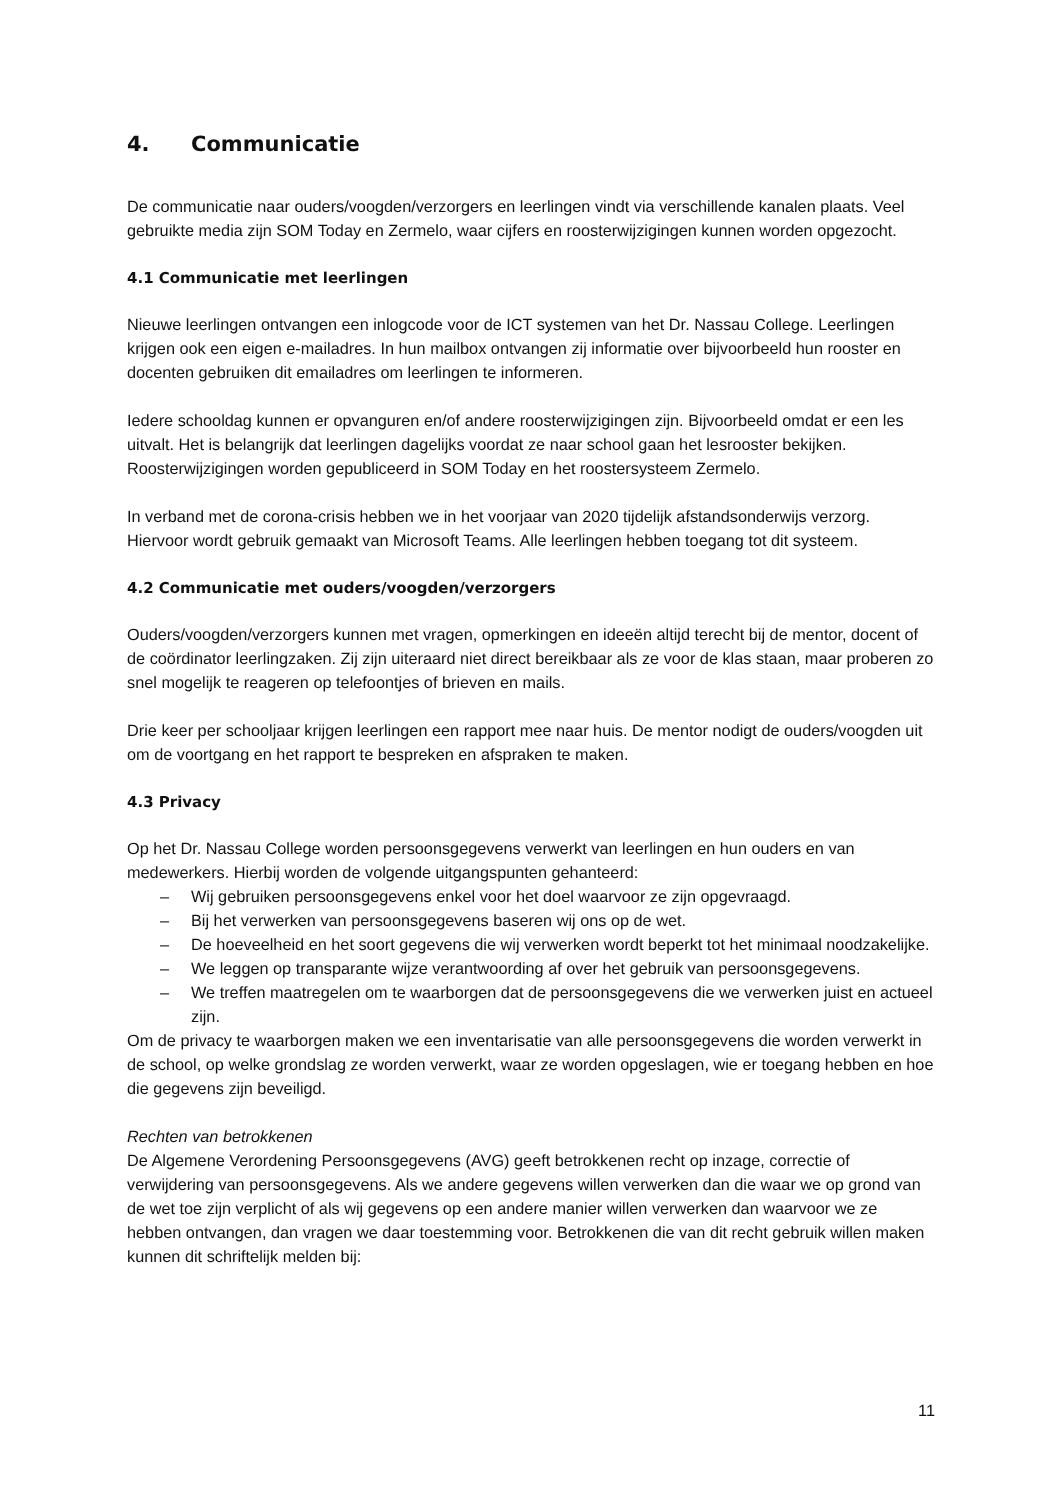4. Communicatie
De communicatie naar ouders/voogden/verzorgers en leerlingen vindt via verschillende kanalen plaats. Veel gebruikte media zijn SOM Today en Zermelo, waar cijfers en roosterwijzigingen kunnen worden opgezocht.
4.1 Communicatie met leerlingen
Nieuwe leerlingen ontvangen een inlogcode voor de ICT systemen van het Dr. Nassau College. Leerlingen krijgen ook een eigen e-mailadres. In hun mailbox ontvangen zij informatie over bijvoorbeeld hun rooster en docenten gebruiken dit emailadres om leerlingen te informeren.
Iedere schooldag kunnen er opvanguren en/of andere roosterwijzigingen zijn. Bijvoorbeeld omdat er een les uitvalt. Het is belangrijk dat leerlingen dagelijks voordat ze naar school gaan het lesrooster bekijken. Roosterwijzigingen worden gepubliceerd in SOM Today en het roostersysteem Zermelo.
In verband met de corona-crisis hebben we in het voorjaar van 2020 tijdelijk afstandsonderwijs verzorg. Hiervoor wordt gebruik gemaakt van Microsoft Teams. Alle leerlingen hebben toegang tot dit systeem.
4.2 Communicatie met ouders/voogden/verzorgers
Ouders/voogden/verzorgers kunnen met vragen, opmerkingen en ideeën altijd terecht bij de mentor, docent of de coördinator leerlingzaken. Zij zijn uiteraard niet direct bereikbaar als ze voor de klas staan, maar proberen zo snel mogelijk te reageren op telefoontjes of brieven en mails.
Drie keer per schooljaar krijgen leerlingen een rapport mee naar huis. De mentor nodigt de ouders/voogden uit om de voortgang en het rapport te bespreken en afspraken te maken.
4.3 Privacy
Op het Dr. Nassau College worden persoonsgegevens verwerkt van leerlingen en hun ouders en van medewerkers. Hierbij worden de volgende uitgangspunten gehanteerd:
– Wij gebruiken persoonsgegevens enkel voor het doel waarvoor ze zijn opgevraagd.
– Bij het verwerken van persoonsgegevens baseren wij ons op de wet.
– De hoeveelheid en het soort gegevens die wij verwerken wordt beperkt tot het minimaal noodzakelijke.
– We leggen op transparante wijze verantwoording af over het gebruik van persoonsgegevens.
– We treffen maatregelen om te waarborgen dat de persoonsgegevens die we verwerken juist en actueel zijn.
Om de privacy te waarborgen maken we een inventarisatie van alle persoonsgegevens die worden verwerkt in de school, op welke grondslag ze worden verwerkt, waar ze worden opgeslagen, wie er toegang hebben en hoe die gegevens zijn beveiligd.
Rechten van betrokkenen
De Algemene Verordening Persoonsgegevens (AVG) geeft betrokkenen recht op inzage, correctie of verwijdering van persoonsgegevens. Als we andere gegevens willen verwerken dan die waar we op grond van de wet toe zijn verplicht of als wij gegevens op een andere manier willen verwerken dan waarvoor we ze hebben ontvangen, dan vragen we daar toestemming voor. Betrokkenen die van dit recht gebruik willen maken kunnen dit schriftelijk melden bij:
11